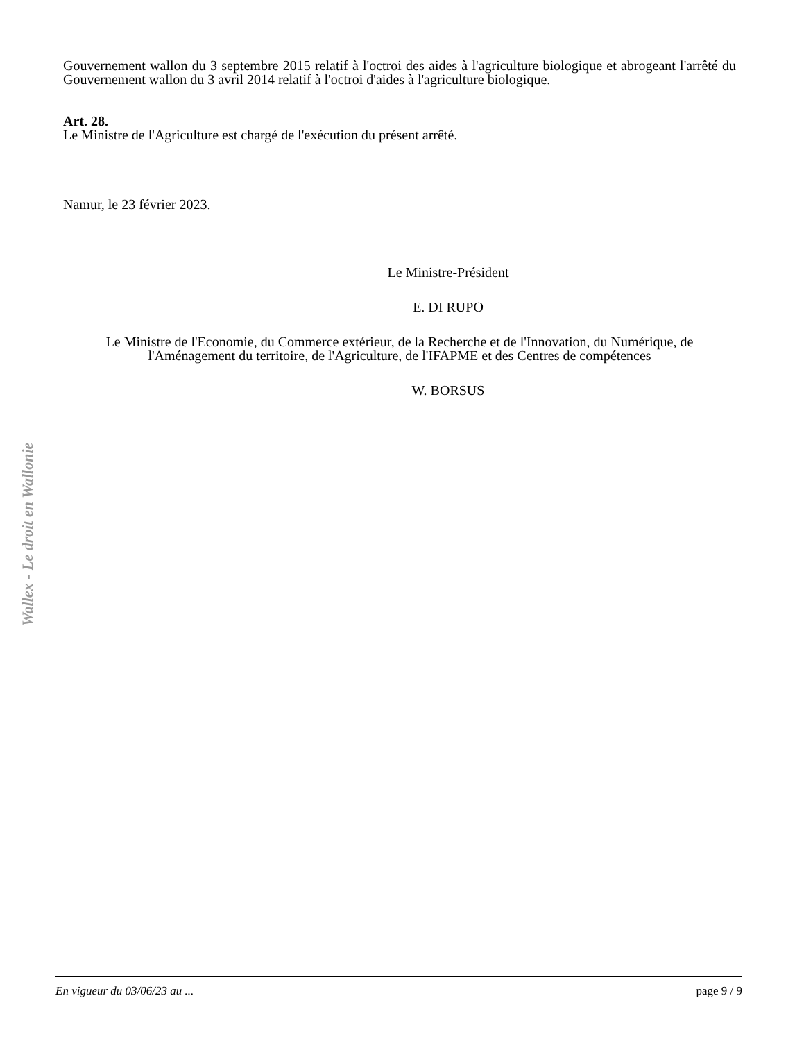Wallex - Le droit en Wallonie
Gouvernement wallon du 3 septembre 2015 relatif à l'octroi des aides à l'agriculture biologique et abrogeant l'arrêté du Gouvernement wallon du 3 avril 2014 relatif à l'octroi d'aides à l'agriculture biologique.
Art. 28.
Le Ministre de l'Agriculture est chargé de l'exécution du présent arrêté.
Namur, le 23 février 2023.
Le Ministre-Président
E. DI RUPO
Le Ministre de l'Economie, du Commerce extérieur, de la Recherche et de l'Innovation, du Numérique, de l'Aménagement du territoire, de l'Agriculture, de l'IFAPME et des Centres de compétences
W. BORSUS
En vigueur du 03/06/23 au ... page 9 / 9